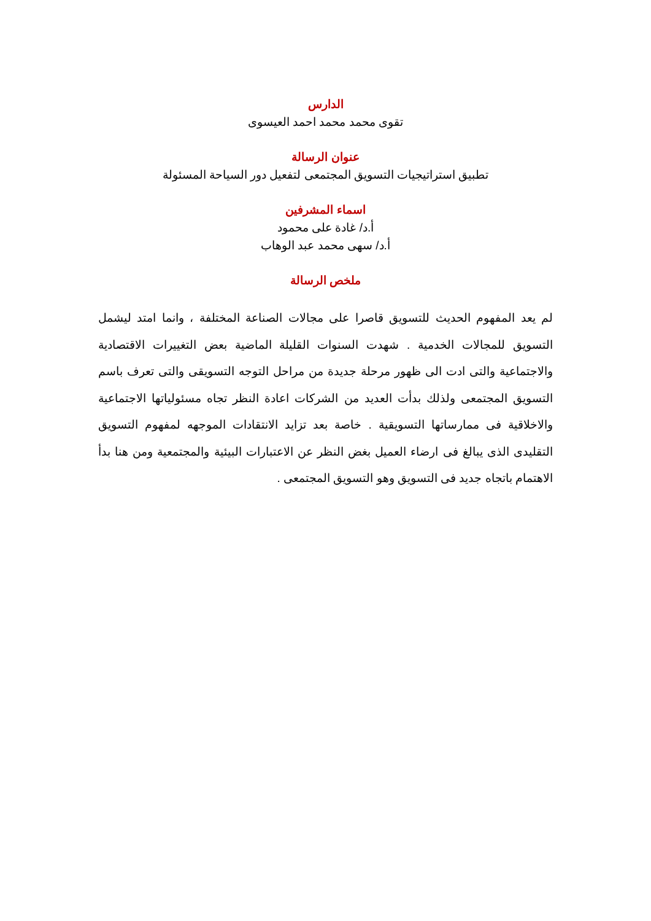الدارس
تقوى محمد محمد احمد العيسوى
عنوان الرسالة
تطبيق استراتيجيات التسويق المجتمعى لتفعيل دور السياحة المسئولة
اسماء المشرفين
أ.د/ غادة على محمود
أ.د/ سهى محمد عبد الوهاب
ملخص الرسالة
لم يعد المفهوم الحديث للتسويق قاصرا على مجالات الصناعة المختلفة ، وانما امتد ليشمل التسويق للمجالات الخدمية . شهدت السنوات القليلة الماضية بعض التغييرات الاقتصادية والاجتماعية والتى ادت الى ظهور مرحلة جديدة من مراحل التوجه التسويقى والتى تعرف باسم التسويق المجتمعى ولذلك بدأت العديد من الشركات اعادة النظر تجاه مسئولياتها الاجتماعية والاخلاقية فى ممارساتها التسويقية . خاصة بعد تزايد الانتقادات الموجهه لمفهوم التسويق التقليدى الذى يبالغ فى ارضاء العميل بغض النظر عن الاعتبارات البيئية والمجتمعية ومن هنا بدأ الاهتمام باتجاه جديد فى التسويق وهو التسويق المجتمعى .